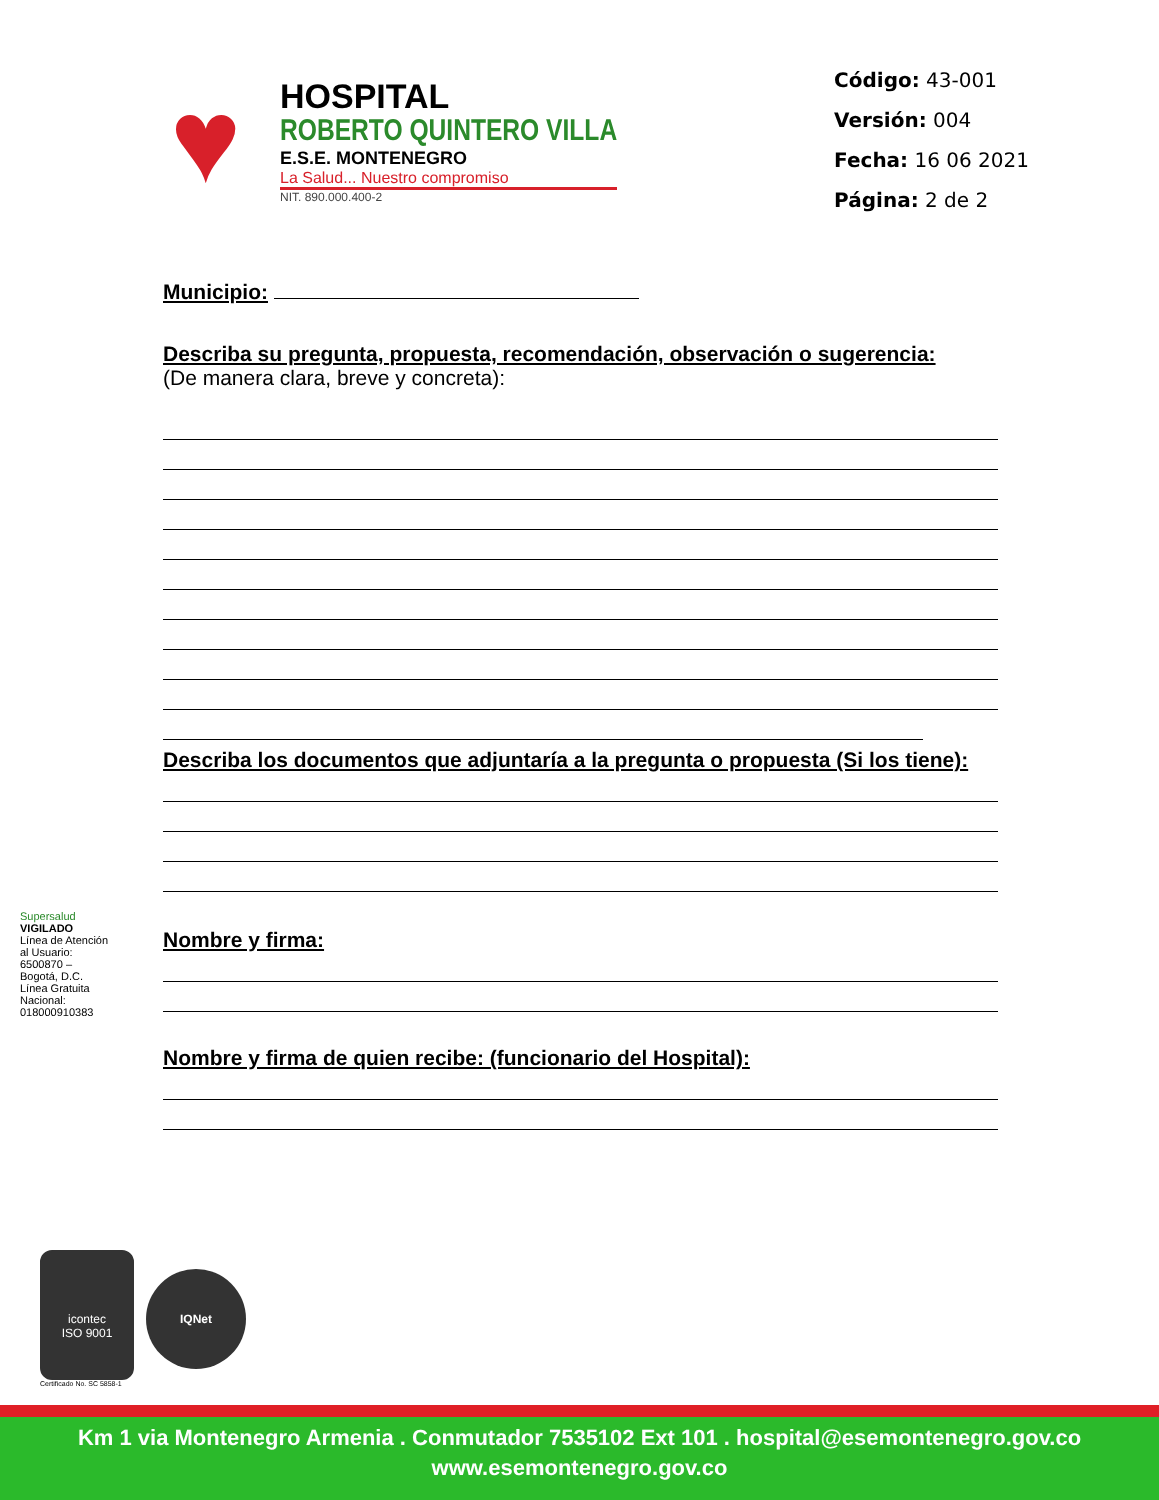♥
HOSPITAL
ROBERTO QUINTERO VILLA
E.S.E. MONTENEGRO
La Salud... Nuestro compromiso
NIT. 890.000.400-2
Código: 43-001
Versión: 004
Fecha: 16 06 2021
Página: 2 de 2
Municipio:
Describa su pregunta, propuesta, recomendación, observación o sugerencia:
(De manera clara, breve y concreta):
Describa los documentos que adjuntaría a la pregunta o propuesta (Si los tiene):
Nombre y firma:
Nombre y firma de quien recibe: (funcionario del Hospital):
Supersalud
VIGILADO
Línea de Atención al Usuario: 6500870 – Bogotá, D.C. Línea Gratuita Nacional: 018000910383
icontec
ISO 9001
Certificado No. SC 5858-1
IQNet
Km 1 via Montenegro Armenia . Conmutador 7535102 Ext 101 . hospital@esemontenegro.gov.co
www.esemontenegro.gov.co